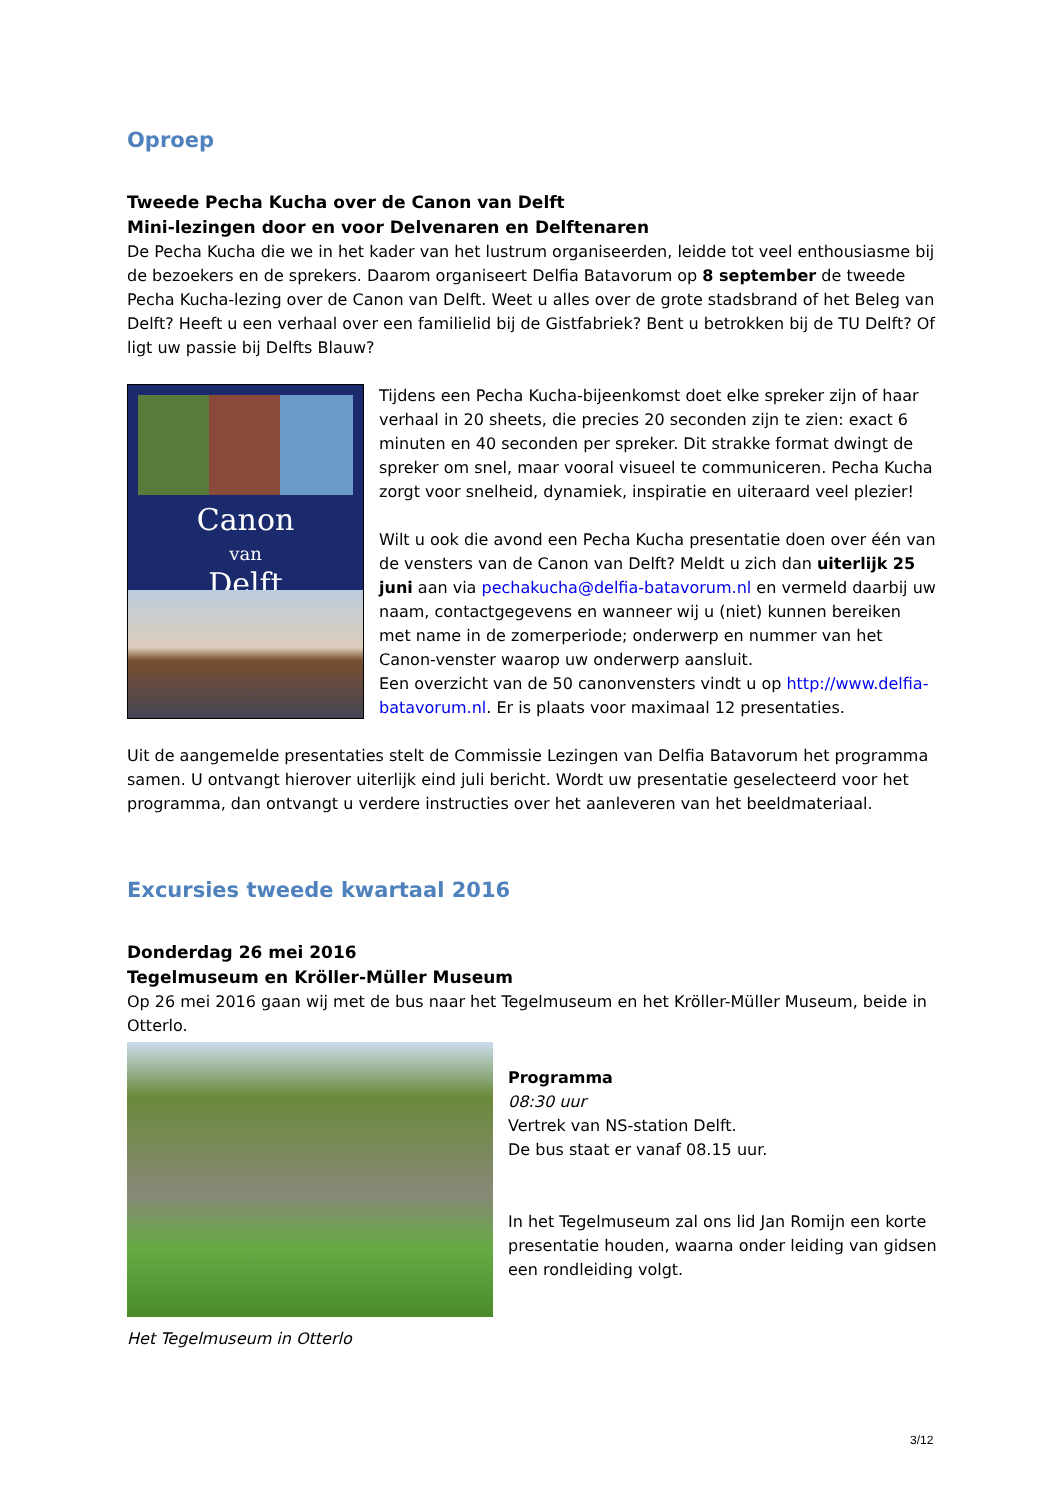Oproep
Tweede Pecha Kucha over de Canon van Delft
Mini-lezingen door en voor Delvenaren en Delftenaren
De Pecha Kucha die we in het kader van het lustrum organiseerden, leidde tot veel enthousiasme bij de bezoekers en de sprekers. Daarom organiseert Delfia Batavorum op 8 september de tweede Pecha Kucha-lezing over de Canon van Delft. Weet u alles over de grote stadsbrand of het Beleg van Delft? Heeft u een verhaal over een familielid bij de Gistfabriek? Bent u betrokken bij de TU Delft? Of ligt uw passie bij Delfts Blauw?
Canon
van
Delft
Tijdens een Pecha Kucha-bijeenkomst doet elke spreker zijn of haar verhaal in 20 sheets, die precies 20 seconden zijn te zien: exact 6 minuten en 40 seconden per spreker. Dit strakke format dwingt de spreker om snel, maar vooral visueel te communiceren. Pecha Kucha zorgt voor snelheid, dynamiek, inspiratie en uiteraard veel plezier!
Wilt u ook die avond een Pecha Kucha presentatie doen over één van de vensters van de Canon van Delft? Meldt u zich dan uiterlijk 25 juni aan via pechakucha@delfia-batavorum.nl en vermeld daarbij uw naam, contactgegevens en wanneer wij u (niet) kunnen bereiken met name in de zomerperiode; onderwerp en nummer van het Canon-venster waarop uw onderwerp aansluit.
Een overzicht van de 50 canonvensters vindt u op http://www.delfia-batavorum.nl. Er is plaats voor maximaal 12 presentaties.
Uit de aangemelde presentaties stelt de Commissie Lezingen van Delfia Batavorum het programma samen. U ontvangt hierover uiterlijk eind juli bericht. Wordt uw presentatie geselecteerd voor het programma, dan ontvangt u verdere instructies over het aanleveren van het beeldmateriaal.
Excursies tweede kwartaal 2016
Donderdag 26 mei 2016
Tegelmuseum en Kröller-Müller Museum
Op 26 mei 2016 gaan wij met de bus naar het Tegelmuseum en het Kröller-Müller Museum, beide in Otterlo.
Programma
08:30 uur
Vertrek van NS-station Delft.
De bus staat er vanaf 08.15 uur.
In het Tegelmuseum zal ons lid Jan Romijn een korte presentatie houden, waarna onder leiding van gidsen een rondleiding volgt.
Het Tegelmuseum in Otterlo
3/12